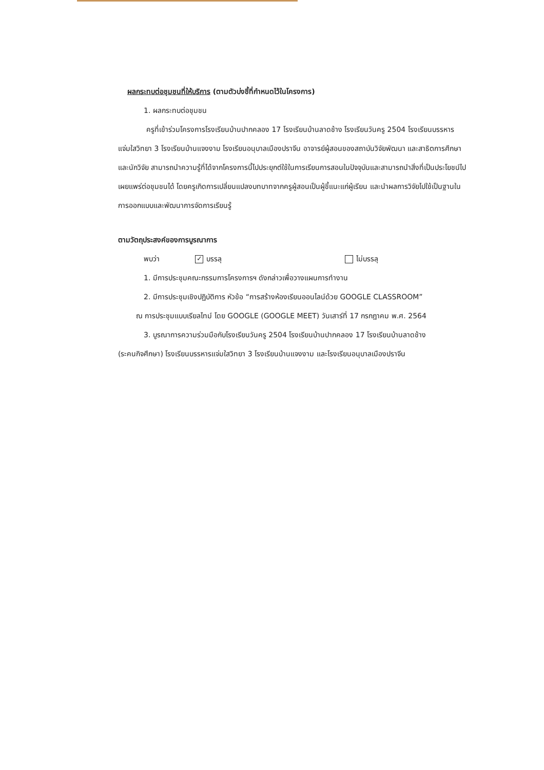ผลกระทบต่อชุมชนที่ให้บริการ (ตามตัวบ่งชี้ที่กำหนดไว้ในโครงการ)
1. ผลกระทบต่อชุมชน
ครูที่เข้าร่วมโครงการโรงเรียนบ้านปากคลอง 17 โรงเรียนบ้านลาดช้าง โรงเรียนวันครู 2504 โรงเรียนบรรหารแจ่มใสวิทยา 3 โรงเรียนบ้านแจงงาม โรงเรียนอนุบาลเมืองปราจีน อาจารย์ผู้สอนของสถาบันวิจัยพัฒนา และสาธิตการศึกษา และนักวิจัย สามารถนำความรู้ที่ได้จากโครงการนี้ไปประยุกต์ใช้ในการเรียนการสอนในปัจจุบันและสามารถนำสิ่งที่เป็นประโยชน์ไปเผยแพร่ต่อชุมชนได้ โดยครูเกิดการเปลี่ยนแปลงบทบาทจากครูผู้สอนเป็นผู้ชี้แนะแก่ผู้เรียน และนำผลการวิจัยไปใช้เป็นฐานในการออกแบบและพัฒนาการจัดการเรียนรู้
ตามวัตถุประสงค์ของการบูรณาการ
พบว่า ✓ บรรลุ ไม่บรรลุ
1. มีการประชุมคณะกรรมการโครงการฯ ดังกล่าวเพื่อวางแผนการทำงาน
2. มีการประชุมเชิงปฏิบัติการ หัวข้อ “การสร้างห้องเรียนออนไลน์ด้วย GOOGLE CLASSROOM”
ณ การประชุมแบบเรียลไทม์ โดย GOOGLE (GOOGLE MEET) วันเสาร์ที่ 17 กรกฎาคม พ.ศ. 2564
3. บูรณาการความร่วมมือกับโรงเรียนวันครู 2504 โรงเรียนบ้านปากคลอง 17 โรงเรียนบ้านลาดช้าง
(ระคนกิจศึกษา) โรงเรียนบรรหารแจ่มใสวิทยา 3 โรงเรียนบ้านแจงงาม และโรงเรียนอนุบาลเมืองปราจีน